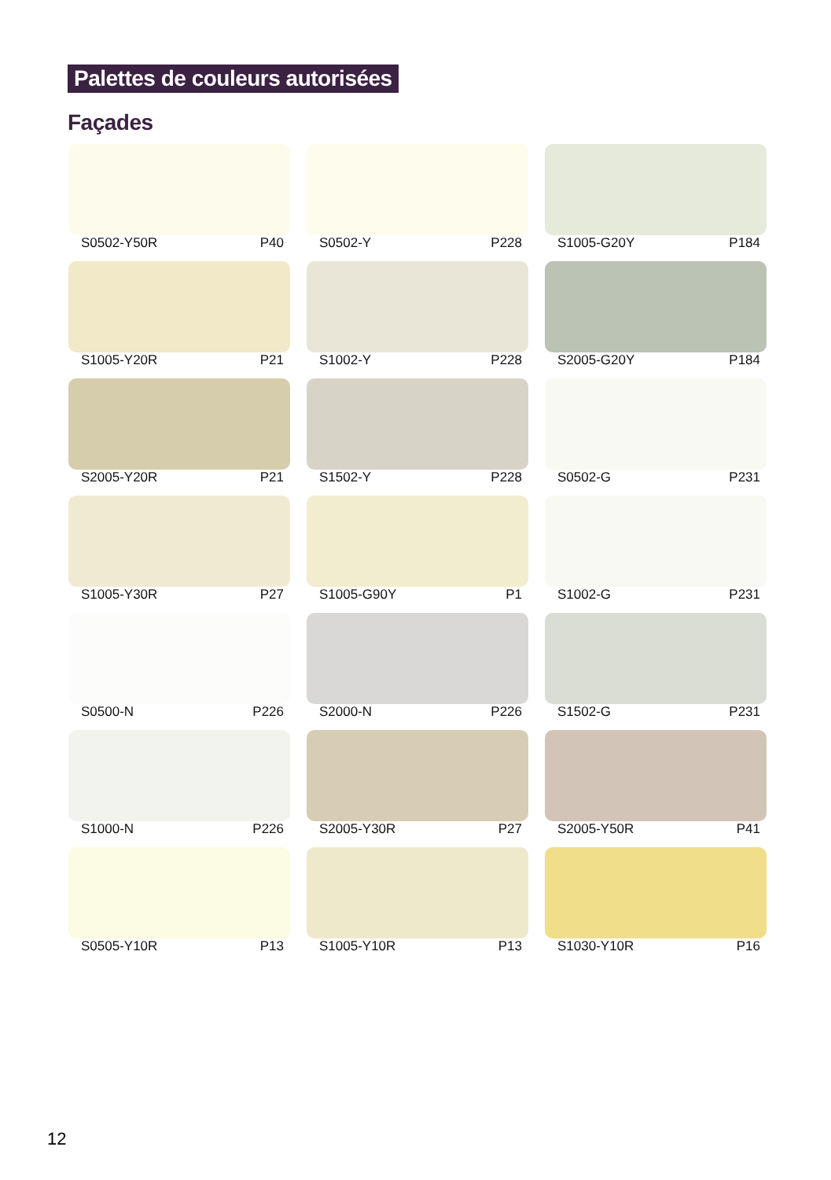Palettes de couleurs autorisées
Façades
S0502-Y50R P40
S0502-Y P228
S1005-G20Y P184
S1005-Y20R P21
S1002-Y P228
S2005-G20Y P184
S2005-Y20R P21
S1502-Y P228
S0502-G P231
S1005-Y30R P27
S1005-G90Y P1
S1002-G P231
S0500-N P226
S2000-N P226
S1502-G P231
S1000-N P226
S2005-Y30R P27
S2005-Y50R P41
S0505-Y10R P13
S1005-Y10R P13
S1030-Y10R P16
12